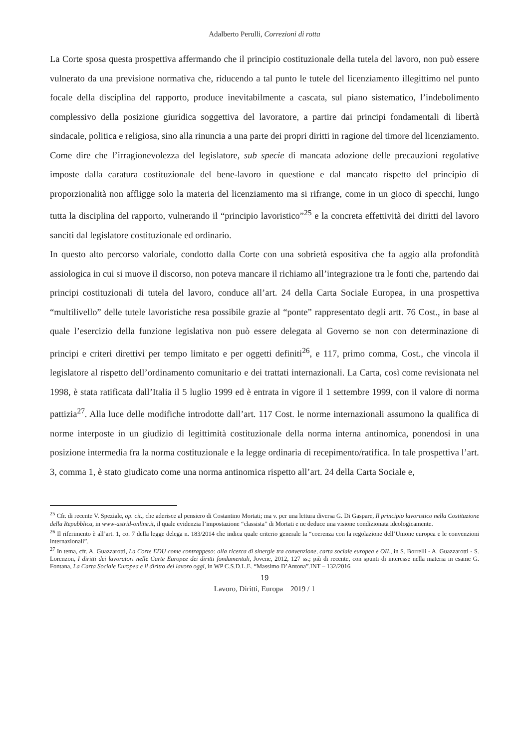Adalberto Perulli, Correzioni di rotta
La Corte sposa questa prospettiva affermando che il principio costituzionale della tutela del lavoro, non può essere vulnerato da una previsione normativa che, riducendo a tal punto le tutele del licenziamento illegittimo nel punto focale della disciplina del rapporto, produce inevitabilmente a cascata, sul piano sistematico, l’indebolimento complessivo della posizione giuridica soggettiva del lavoratore, a partire dai principi fondamentali di libertà sindacale, politica e religiosa, sino alla rinuncia a una parte dei propri diritti in ragione del timore del licenziamento. Come dire che l’irragionevolezza del legislatore, sub specie di mancata adozione delle precauzioni regolative imposte dalla caratura costituzionale del bene-lavoro in questione e dal mancato rispetto del principio di proporzionalità non affligge solo la materia del licenziamento ma si rifrange, come in un gioco di specchi, lungo tutta la disciplina del rapporto, vulnerando il “principio lavoristico”<sup>25</sup> e la concreta effettività dei diritti del lavoro sanciti dal legislatore costituzionale ed ordinario.
In questo alto percorso valoriale, condotto dalla Corte con una sobrietà espositiva che fa aggio alla profondità assiologica in cui si muove il discorso, non poteva mancare il richiamo all’integrazione tra le fonti che, partendo dai principi costituzionali di tutela del lavoro, conduce all’art. 24 della Carta Sociale Europea, in una prospettiva “multilivello” delle tutele lavoristiche resa possibile grazie al “ponte” rappresentato degli artt. 76 Cost., in base al quale l’esercizio della funzione legislativa non può essere delegata al Governo se non con determinazione di principi e criteri direttivi per tempo limitato e per oggetti definiti<sup>26</sup>, e 117, primo comma, Cost., che vincola il legislatore al rispetto dell’ordinamento comunitario e dei trattati internazionali. La Carta, così come revisionata nel 1998, è stata ratificata dall’Italia il 5 luglio 1999 ed è entrata in vigore il 1 settembre 1999, con il valore di norma pattizia<sup>27</sup>. Alla luce delle modifiche introdotte dall’art. 117 Cost. le norme internazionali assumono la qualifica di norme interposte in un giudizio di legittimità costituzionale della norma interna antinomica, ponendosi in una posizione intermedia fra la norma costituzionale e la legge ordinaria di recepimento/ratifica. In tale prospettiva l’art. 3, comma 1, è stato giudicato come una norma antinomica rispetto all’art. 24 della Carta Sociale e,
<sup>25</sup> Cfr. di recente V. Speziale, op. cit., che aderisce al pensiero di Costantino Mortati; ma v. per una lettura diversa G. Di Gaspare, Il principio lavoristico nella Costituzione della Repubblica, in www-astrid-online.it, il quale evidenzia l’impostazione “classista” di Mortati e ne deduce una visione condizionata ideologicamente.
<sup>26</sup> Il riferimento è all’art. 1, co. 7 della legge delega n. 183/2014 che indica quale criterio generale la “coerenza con la regolazione dell’Unione europea e le convenzioni internazionali”.
<sup>27</sup> In tema, cfr. A. Guazzarotti, La Corte EDU come contrappeso: alla ricerca di sinergie tra convenzione, carta sociale europea e OIL, in S. Borrelli - A. Guazzarotti - S. Lorenzon, I diritti dei lavoratori nelle Carte Europee dei diritti fondamentali, Jovene, 2012, 127 ss.; più di recente, con spunti di interesse nella materia in esame G. Fontana, La Carta Sociale Europea e il diritto del lavoro oggi, in WP C.S.D.L.E. “Massimo D’Antona”.INT – 132/2016
19
Lavoro, Diritti, Europa 2019 / 1